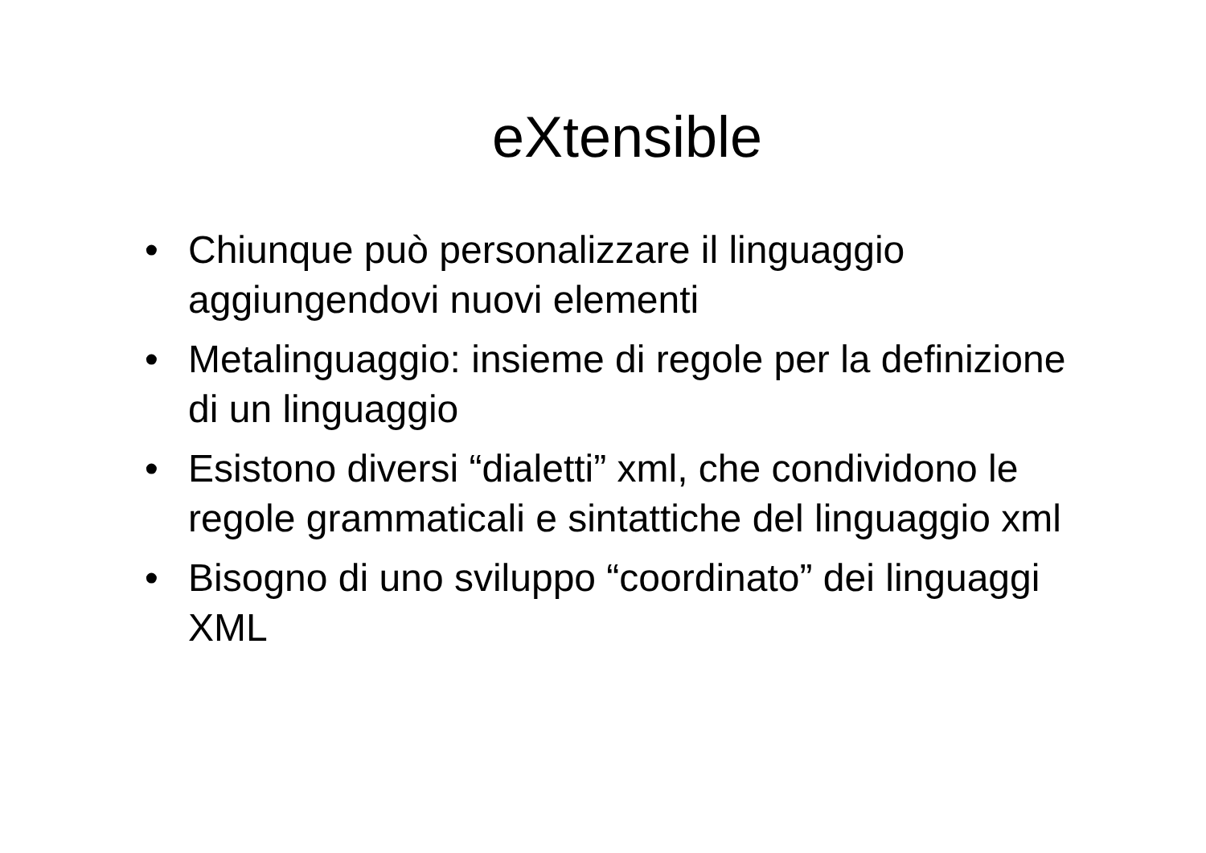eXtensible
• Chiunque può personalizzare il linguaggio aggiungendovi nuovi elementi
• Metalinguaggio: insieme di regole per la definizione di un linguaggio
• Esistono diversi “dialetti” xml, che condividono le regole grammaticali e sintattiche del linguaggio xml
• Bisogno di uno sviluppo “coordinato” dei linguaggi XML